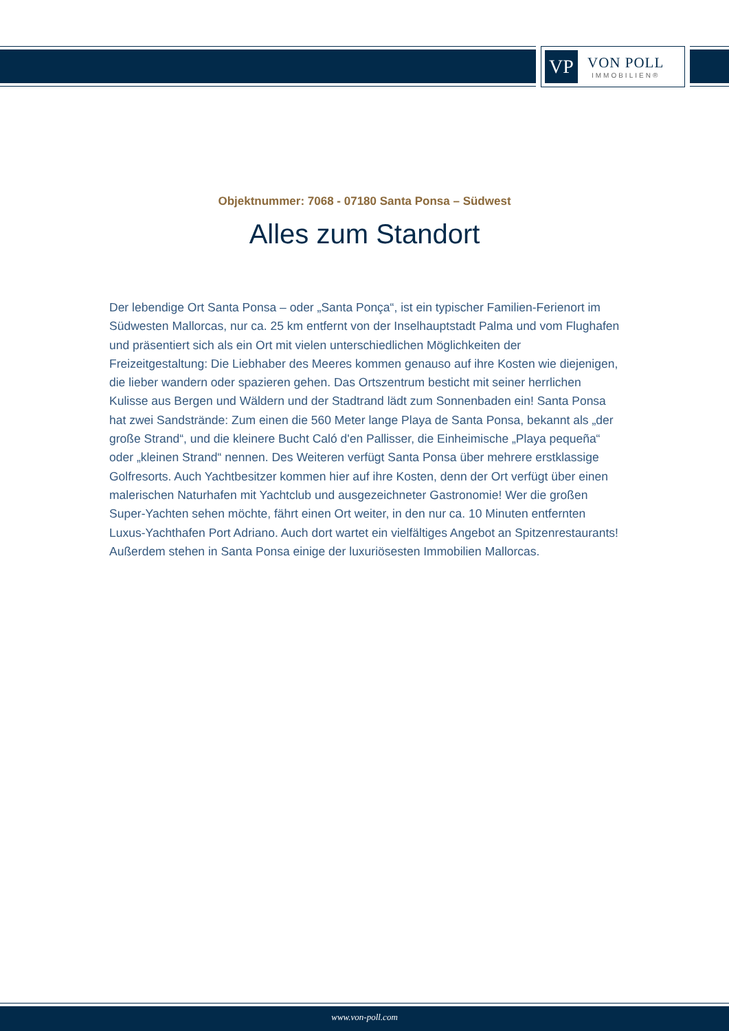VP
VON POLL
IMMOBILIEN®
Objektnummer: 7068 - 07180 Santa Ponsa – Südwest
Alles zum Standort
Der lebendige Ort Santa Ponsa – oder „Santa Ponça“, ist ein typischer Familien-Ferienort im Südwesten Mallorcas, nur ca. 25 km entfernt von der Inselhauptstadt Palma und vom Flughafen und präsentiert sich als ein Ort mit vielen unterschiedlichen Möglichkeiten der Freizeitgestaltung: Die Liebhaber des Meeres kommen genauso auf ihre Kosten wie diejenigen, die lieber wandern oder spazieren gehen. Das Ortszentrum besticht mit seiner herrlichen Kulisse aus Bergen und Wäldern und der Stadtrand lädt zum Sonnenbaden ein! Santa Ponsa hat zwei Sandstrände: Zum einen die 560 Meter lange Playa de Santa Ponsa, bekannt als „der große Strand“, und die kleinere Bucht Caló d'en Pallisser, die Einheimische „Playa pequeña“ oder „kleinen Strand“ nennen. Des Weiteren verfügt Santa Ponsa über mehrere erstklassige Golfresorts. Auch Yachtbesitzer kommen hier auf ihre Kosten, denn der Ort verfügt über einen malerischen Naturhafen mit Yachtclub und ausgezeichneter Gastronomie! Wer die großen Super-Yachten sehen möchte, fährt einen Ort weiter, in den nur ca. 10 Minuten entfernten Luxus-Yachthafen Port Adriano. Auch dort wartet ein vielfältiges Angebot an Spitzenrestaurants! Außerdem stehen in Santa Ponsa einige der luxuriösesten Immobilien Mallorcas.
www.von-poll.com